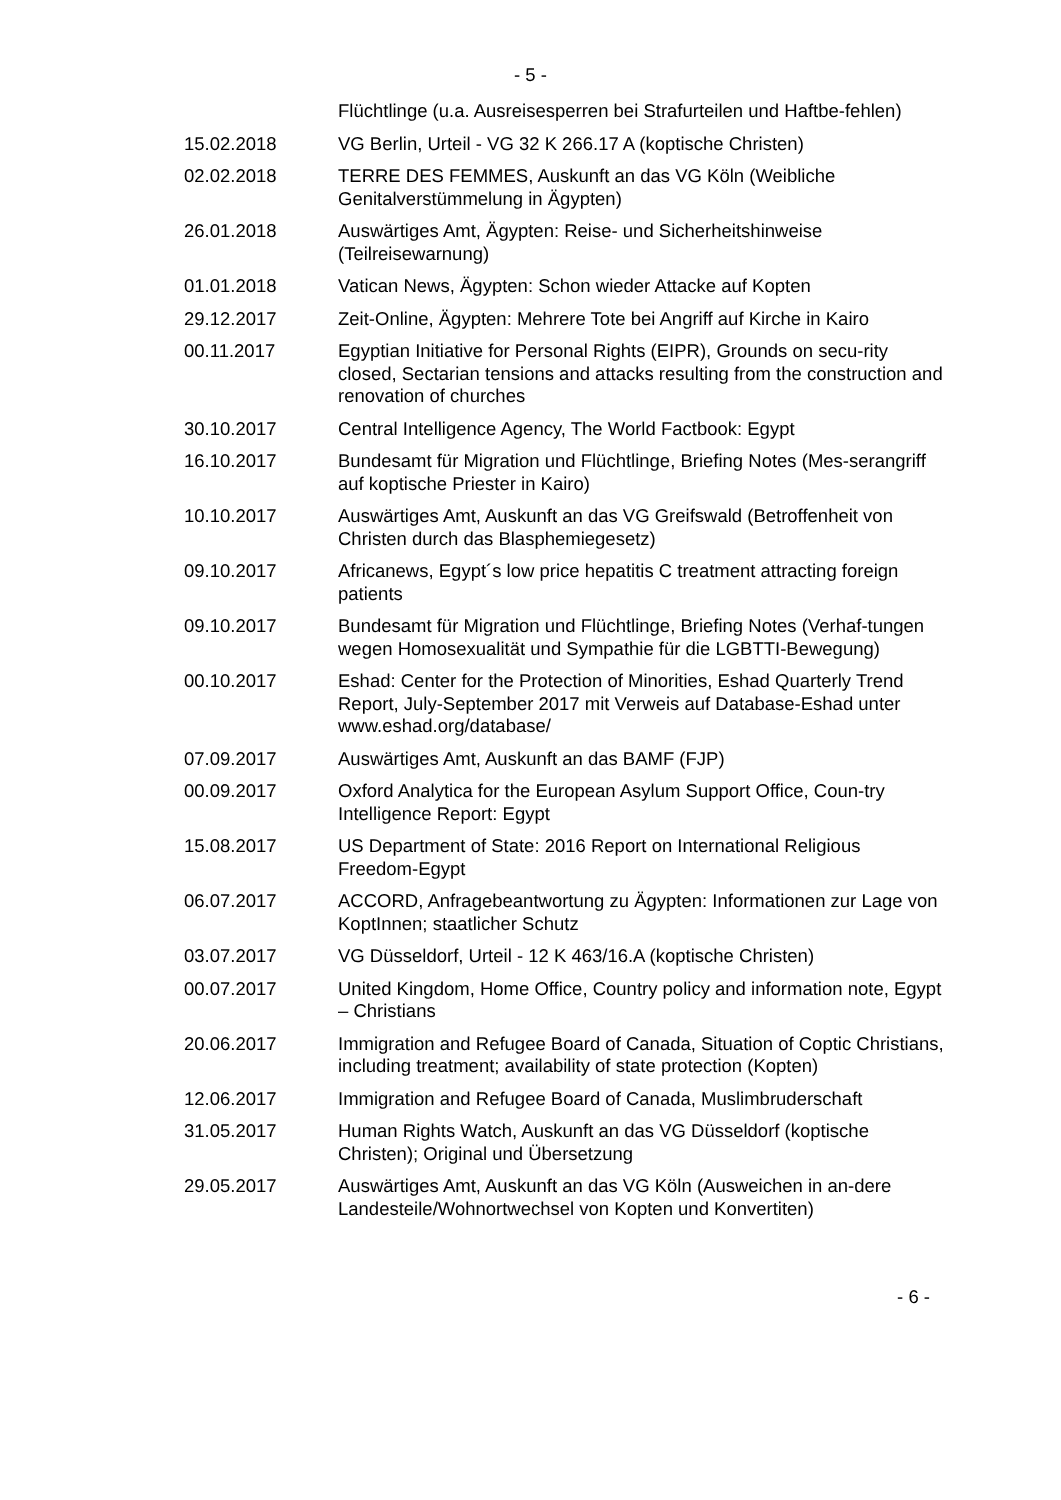- 5 -
| | Flüchtlinge (u.a. Ausreisesperren bei Strafurteilen und Haftbe-fehlen) |
| 15.02.2018 | VG Berlin, Urteil - VG 32 K 266.17 A (koptische Christen) |
| 02.02.2018 | TERRE DES FEMMES, Auskunft an das VG Köln (Weibliche Genitalverstümmelung in Ägypten) |
| 26.01.2018 | Auswärtiges Amt, Ägypten: Reise- und Sicherheitshinweise (Teilreisewarnung) |
| 01.01.2018 | Vatican News, Ägypten: Schon wieder Attacke auf Kopten |
| 29.12.2017 | Zeit-Online, Ägypten: Mehrere Tote bei Angriff auf Kirche in Kairo |
| 00.11.2017 | Egyptian Initiative for Personal Rights (EIPR), Grounds on secu-rity closed, Sectarian tensions and attacks resulting from the construction and renovation of churches |
| 30.10.2017 | Central Intelligence Agency, The World Factbook: Egypt |
| 16.10.2017 | Bundesamt für Migration und Flüchtlinge, Briefing Notes (Mes-serangriff auf koptische Priester in Kairo) |
| 10.10.2017 | Auswärtiges Amt, Auskunft an das VG Greifswald (Betroffenheit von Christen durch das Blasphemiegesetz) |
| 09.10.2017 | Africanews, Egypt´s low price hepatitis C treatment attracting foreign patients |
| 09.10.2017 | Bundesamt für Migration und Flüchtlinge, Briefing Notes (Verhaf-tungen wegen Homosexualität und Sympathie für die LGBTTI-Bewegung) |
| 00.10.2017 | Eshad: Center for the Protection of Minorities, Eshad Quarterly Trend Report, July-September 2017 mit Verweis auf Database-Eshad unter www.eshad.org/database/ |
| 07.09.2017 | Auswärtiges Amt, Auskunft an das BAMF (FJP) |
| 00.09.2017 | Oxford Analytica for the European Asylum Support Office, Coun-try Intelligence Report: Egypt |
| 15.08.2017 | US Department of State: 2016 Report on International Religious Freedom-Egypt |
| 06.07.2017 | ACCORD, Anfragebeantwortung zu Ägypten: Informationen zur Lage von KoptInnen; staatlicher Schutz |
| 03.07.2017 | VG Düsseldorf, Urteil - 12 K 463/16.A (koptische Christen) |
| 00.07.2017 | United Kingdom, Home Office, Country policy and information note, Egypt – Christians |
| 20.06.2017 | Immigration and Refugee Board of Canada, Situation of Coptic Christians, including treatment; availability of state protection (Kopten) |
| 12.06.2017 | Immigration and Refugee Board of Canada, Muslimbruderschaft |
| 31.05.2017 | Human Rights Watch, Auskunft an das VG Düsseldorf (koptische Christen); Original und Übersetzung |
| 29.05.2017 | Auswärtiges Amt, Auskunft an das VG Köln (Ausweichen in an-dere Landesteile/Wohnortwechsel von Kopten und Konvertiten) |
- 6 -